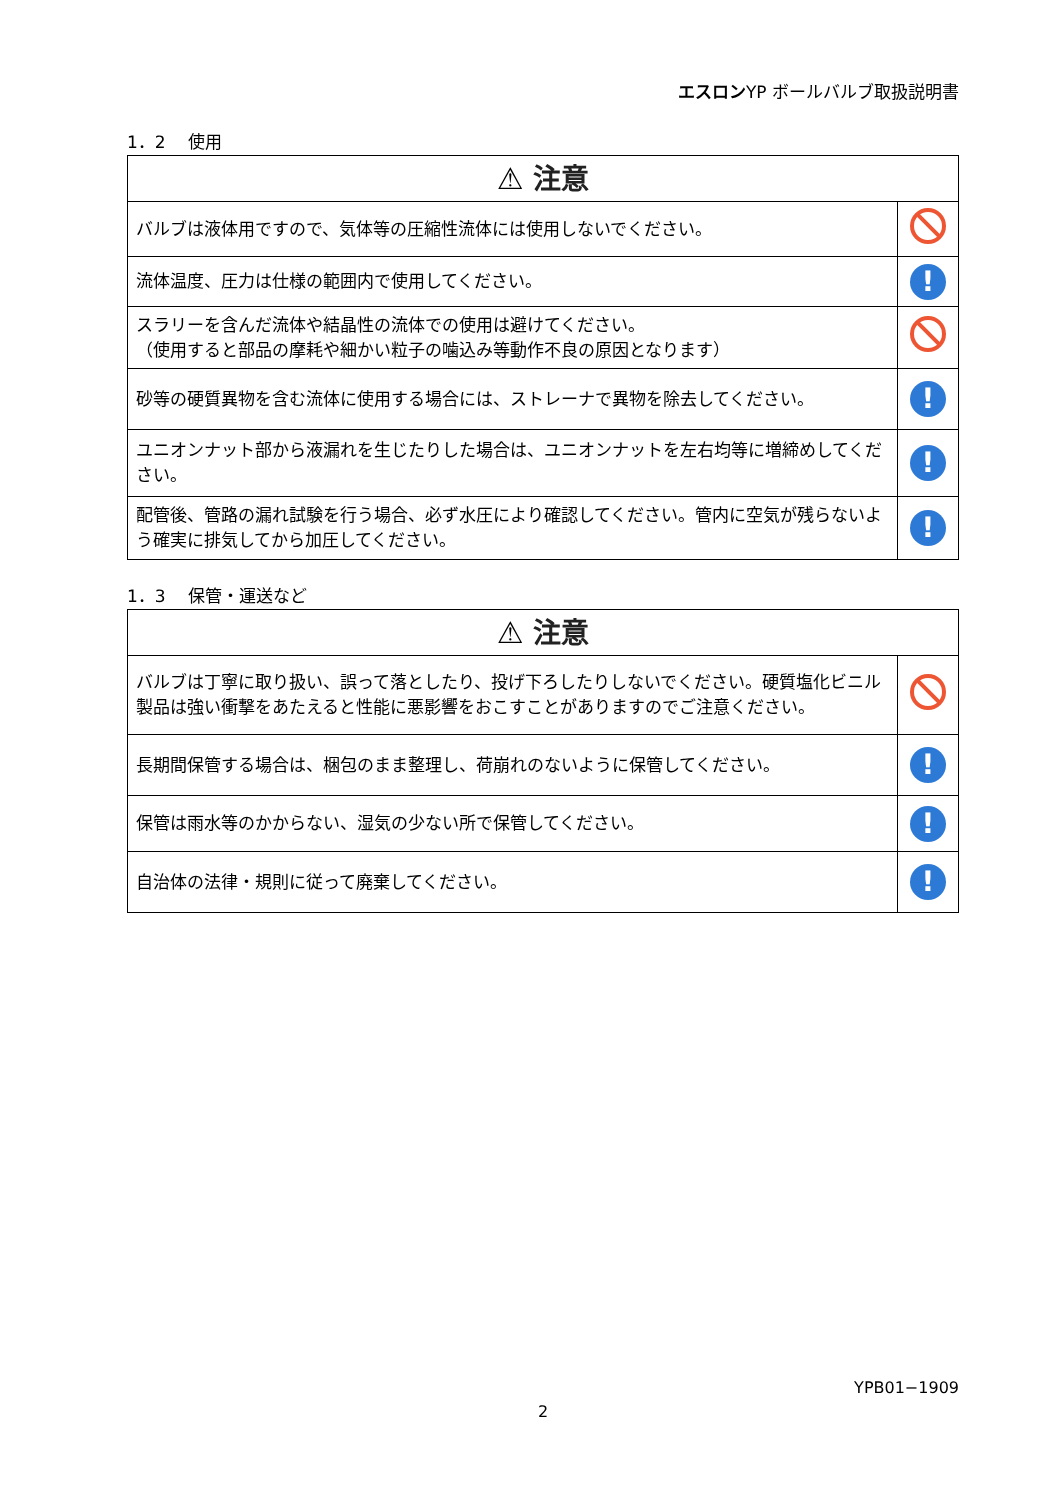エスロンYP ボールバルブ取扱説明書
1．2　 使用
| ⚠ 注意 | |
| --- | --- |
| バルブは液体用ですので、気体等の圧縮性流体には使用しないでください。 | |
| 流体温度、圧力は仕様の範囲内で使用してください。 | ! |
| スラリーを含んだ流体や結晶性の流体での使用は避けてください。 （使用すると部品の摩耗や細かい粒子の噛込み等動作不良の原因となります） | |
| 砂等の硬質異物を含む流体に使用する場合には、ストレーナで異物を除去してください。 | ! |
| ユニオンナット部から液漏れを生じたりした場合は、ユニオンナットを左右均等に増締めしてください。 | ! |
| 配管後、管路の漏れ試験を行う場合、必ず水圧により確認してください。管内に空気が残らないよう確実に排気してから加圧してください。 | ! |
1．3　 保管・運送など
| ⚠ 注意 | |
| --- | --- |
| バルブは丁寧に取り扱い、誤って落としたり、投げ下ろしたりしないでください。硬質塩化ビニル製品は強い衝撃をあたえると性能に悪影響をおこすことがありますのでご注意ください。 | |
| 長期間保管する場合は、梱包のまま整理し、荷崩れのないように保管してください。 | ! |
| 保管は雨水等のかからない、湿気の少ない所で保管してください。 | ! |
| 自治体の法律・規則に従って廃棄してください。 | ! |
YPB01−1909
2